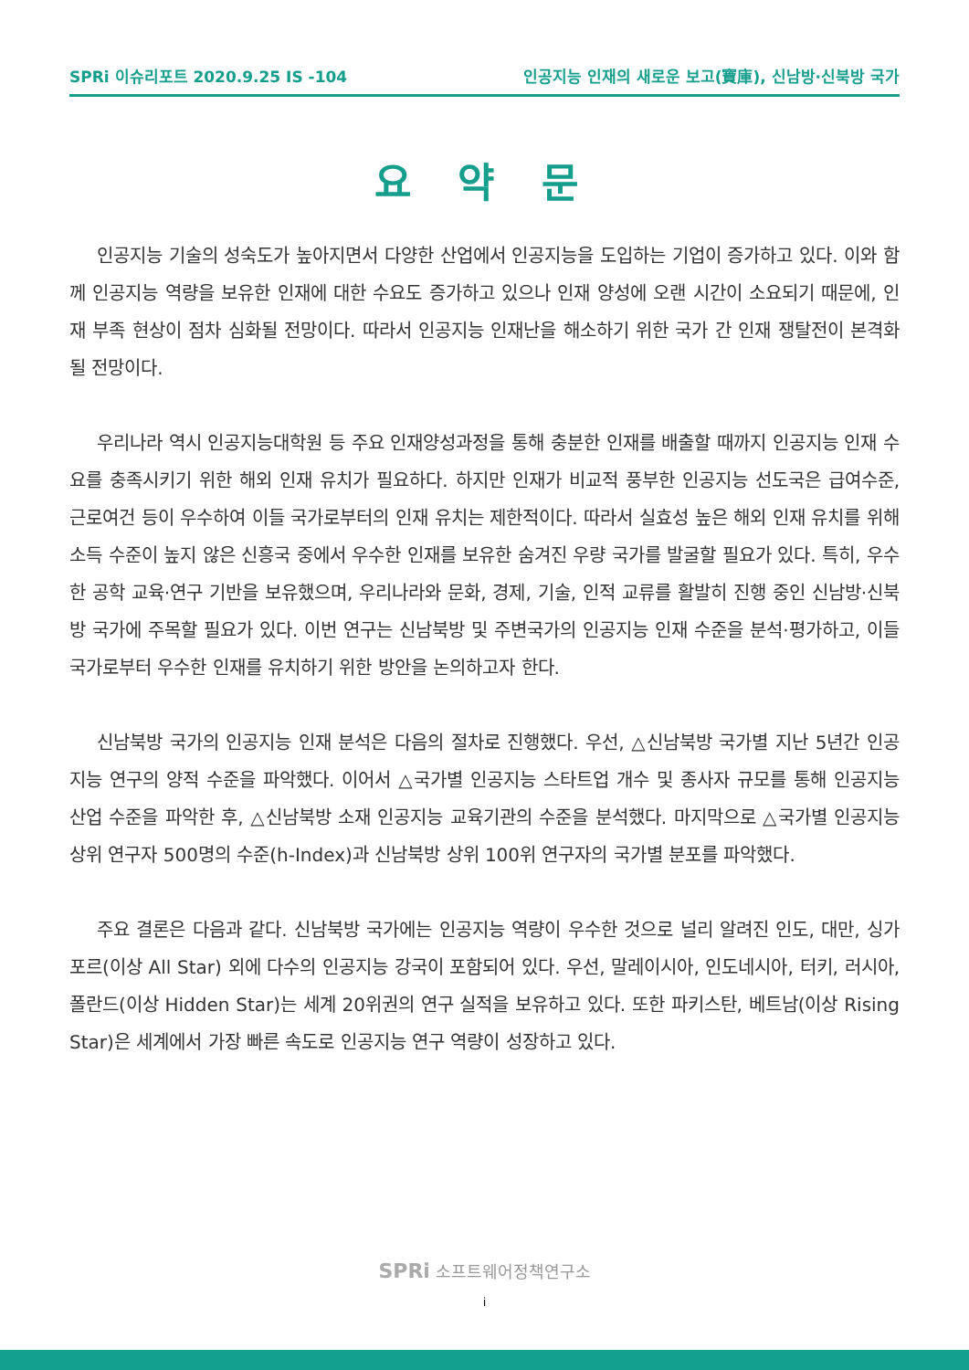SPRi 이슈리포트 2020.9.25 IS -104 인공지능 인재의 새로운 보고(寶庫), 신남방·신북방 국가
요 약 문
인공지능 기술의 성숙도가 높아지면서 다양한 산업에서 인공지능을 도입하는 기업이 증가하고 있다. 이와 함께 인공지능 역량을 보유한 인재에 대한 수요도 증가하고 있으나 인재 양성에 오랜 시간이 소요되기 때문에, 인재 부족 현상이 점차 심화될 전망이다. 따라서 인공지능 인재난을 해소하기 위한 국가 간 인재 쟁탈전이 본격화 될 전망이다.
우리나라 역시 인공지능대학원 등 주요 인재양성과정을 통해 충분한 인재를 배출할 때까지 인공지능 인재 수요를 충족시키기 위한 해외 인재 유치가 필요하다. 하지만 인재가 비교적 풍부한 인공지능 선도국은 급여수준, 근로여건 등이 우수하여 이들 국가로부터의 인재 유치는 제한적이다. 따라서 실효성 높은 해외 인재 유치를 위해 소득 수준이 높지 않은 신흥국 중에서 우수한 인재를 보유한 숨겨진 우량 국가를 발굴할 필요가 있다. 특히, 우수한 공학 교육·연구 기반을 보유했으며, 우리나라와 문화, 경제, 기술, 인적 교류를 활발히 진행 중인 신남방·신북방 국가에 주목할 필요가 있다. 이번 연구는 신남북방 및 주변국가의 인공지능 인재 수준을 분석·평가하고, 이들 국가로부터 우수한 인재를 유치하기 위한 방안을 논의하고자 한다.
신남북방 국가의 인공지능 인재 분석은 다음의 절차로 진행했다. 우선, △신남북방 국가별 지난 5년간 인공지능 연구의 양적 수준을 파악했다. 이어서 △국가별 인공지능 스타트업 개수 및 종사자 규모를 통해 인공지능 산업 수준을 파악한 후, △신남북방 소재 인공지능 교육기관의 수준을 분석했다. 마지막으로 △국가별 인공지능 상위 연구자 500명의 수준(h-Index)과 신남북방 상위 100위 연구자의 국가별 분포를 파악했다.
주요 결론은 다음과 같다. 신남북방 국가에는 인공지능 역량이 우수한 것으로 널리 알려진 인도, 대만, 싱가포르(이상 All Star) 외에 다수의 인공지능 강국이 포함되어 있다. 우선, 말레이시아, 인도네시아, 터키, 러시아, 폴란드(이상 Hidden Star)는 세계 20위권의 연구 실적을 보유하고 있다. 또한 파키스탄, 베트남(이상 Rising Star)은 세계에서 가장 빠른 속도로 인공지능 연구 역량이 성장하고 있다.
SPRi 소프트웨어정책연구소
i